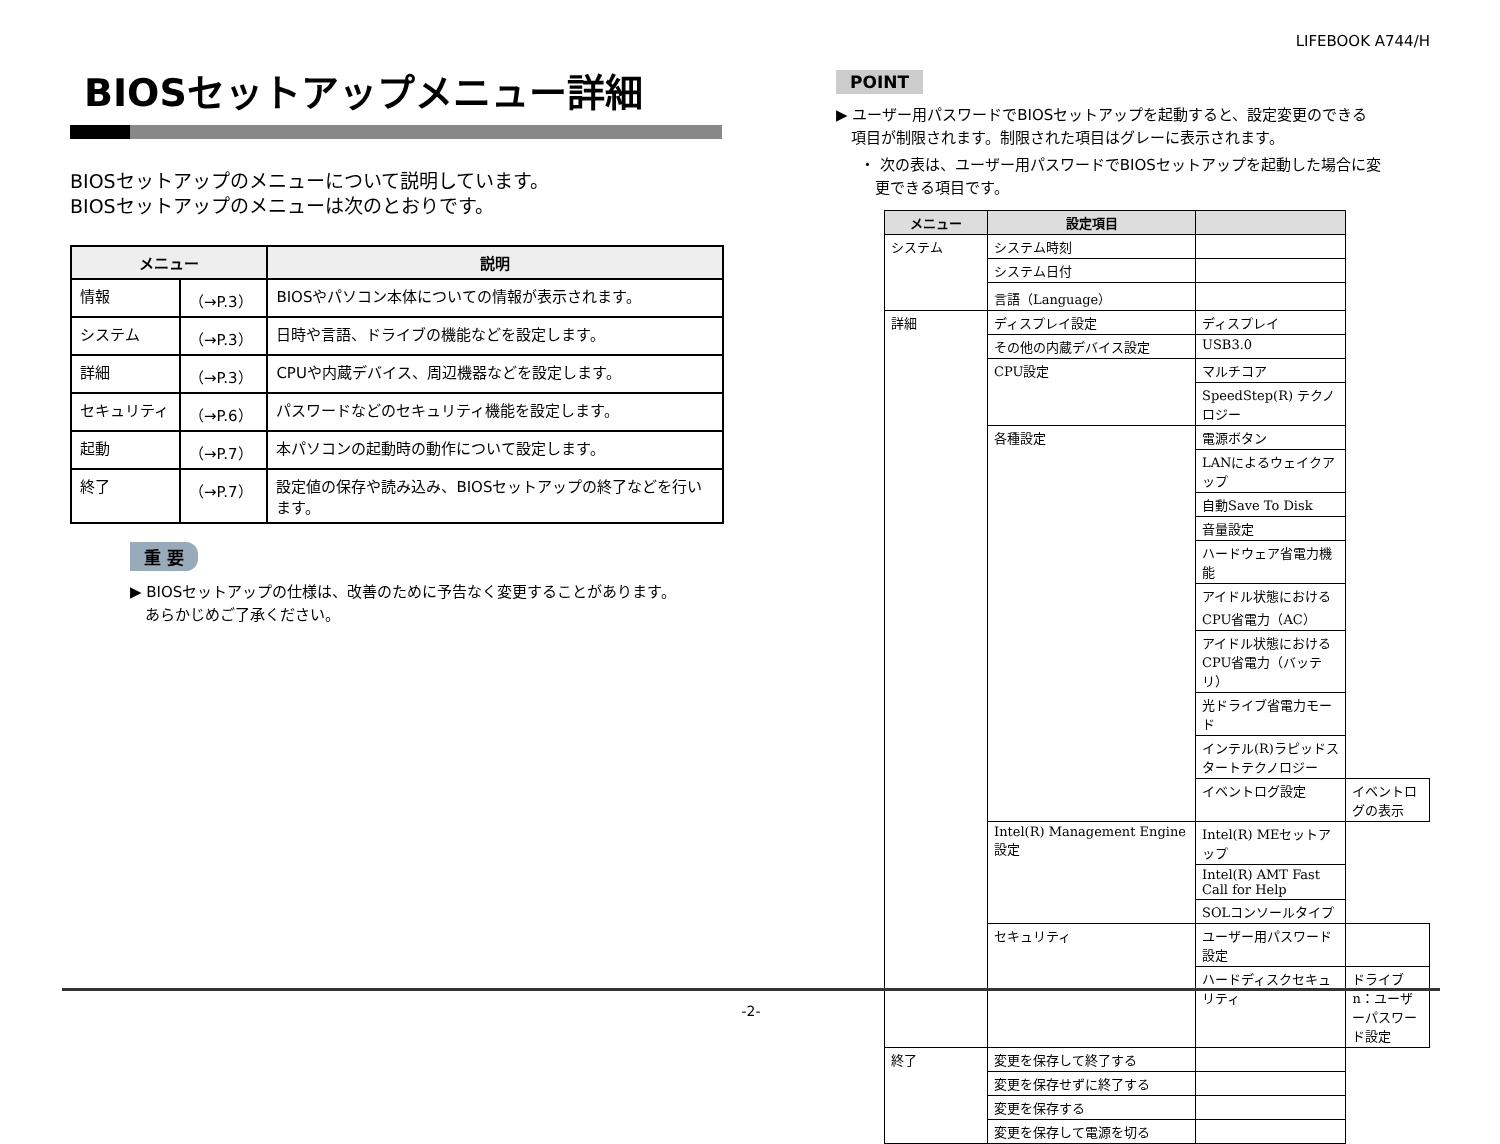LIFEBOOK A744/H
BIOSセットアップメニュー詳細
BIOSセットアップのメニューについて説明しています。
BIOSセットアップのメニューは次のとおりです。
| メニュー | | 説明 |
| --- | --- | --- |
| 情報 | （→P.3） | BIOSやパソコン本体についての情報が表示されます。 |
| システム | （→P.3） | 日時や言語、ドライブの機能などを設定します。 |
| 詳細 | （→P.3） | CPUや内蔵デバイス、周辺機器などを設定します。 |
| セキュリティ | （→P.6） | パスワードなどのセキュリティ機能を設定します。 |
| 起動 | （→P.7） | 本パソコンの起動時の動作について設定します。 |
| 終了 | （→P.7） | 設定値の保存や読み込み、BIOSセットアップの終了などを行います。 |
重 要
▶ BIOSセットアップの仕様は、改善のために予告なく変更することがあります。
　あらかじめご了承ください。
POINT
▶ ユーザー用パスワードでBIOSセットアップを起動すると、設定変更のできる
　項目が制限されます。制限された項目はグレーに表示されます。
・ 次の表は、ユーザー用パスワードでBIOSセットアップを起動した場合に変
　更できる項目です。
| メニュー | 設定項目 | | |
| --- | --- | --- | --- |
| システム | システム時刻 | | |
| | システム日付 | | |
| | 言語（Language） | | |
| 詳細 | ディスプレイ設定 | ディスプレイ | |
| | その他の内蔵デバイス設定 | USB3.0 | |
| | CPU設定 | マルチコア | |
| | | SpeedStep(R) テクノロジー | |
| | 各種設定 | 電源ボタン | |
| | | LANによるウェイクアップ | |
| | | 自動Save To Disk | |
| | | 音量設定 | |
| | | ハードウェア省電力機能 | |
| | | アイドル状態におけるCPU省電力（AC） | |
| | | アイドル状態におけるCPU省電力（バッテリ） | |
| | | 光ドライブ省電力モード | |
| | | インテル(R)ラピッドスタートテクノロジー | |
| | | イベントログ設定 | イベントログの表示 |
| | Intel(R) Management Engine 設定 | Intel(R) MEセットアップ | |
| | | Intel(R) AMT Fast Call for Help | |
| | | SOLコンソールタイプ | |
| | セキュリティ | ユーザー用パスワード設定 | |
| | | ハードディスクセキュリティ | ドライブn：ユーザーパスワード設定 |
| 終了 | 変更を保存して終了する | | |
| | 変更を保存せずに終了する | | |
| | 変更を保存する | | |
| | 変更を保存して電源を切る | | |
-2-